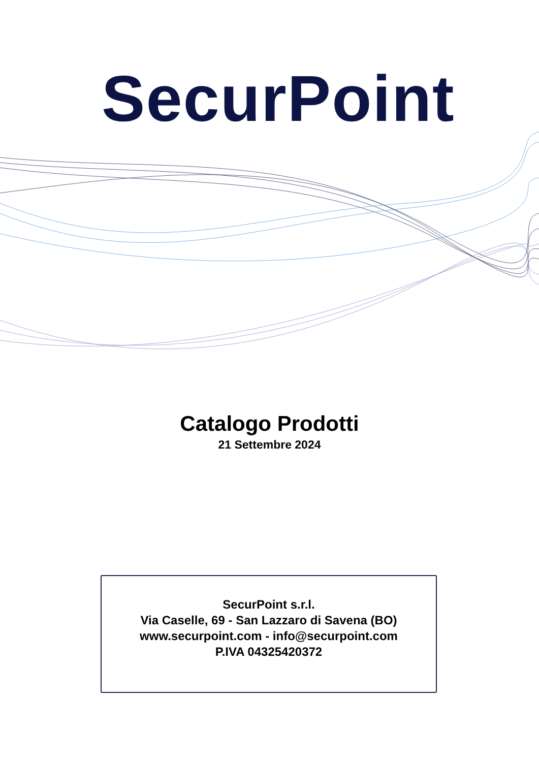SecurPoint
Catalogo Prodotti
21 Settembre 2024
SecurPoint s.r.l.
Via Caselle, 69 - San Lazzaro di Savena (BO)
www.securpoint.com - info@securpoint.com
P.IVA 04325420372